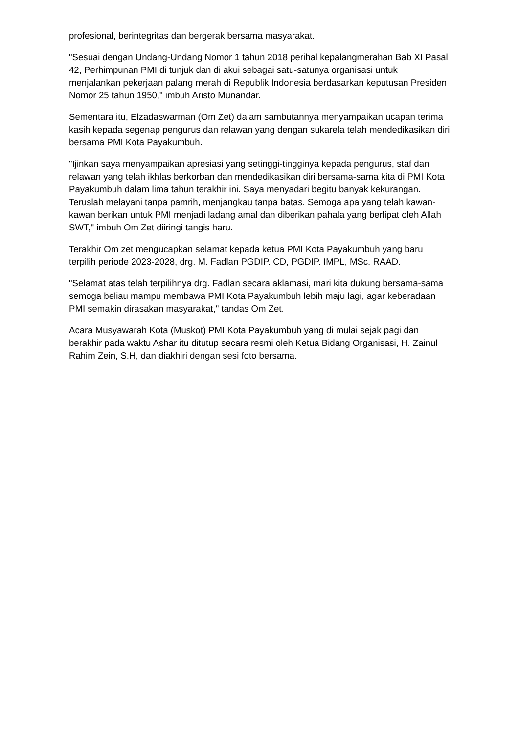profesional, berintegritas dan bergerak bersama masyarakat.
"Sesuai dengan Undang-Undang Nomor 1 tahun 2018 perihal kepalangmerahan Bab XI Pasal 42, Perhimpunan PMI di tunjuk dan di akui sebagai satu-satunya organisasi untuk menjalankan pekerjaan palang merah di Republik Indonesia berdasarkan keputusan Presiden Nomor 25 tahun 1950," imbuh Aristo Munandar.
Sementara itu, Elzadaswarman (Om Zet) dalam sambutannya menyampaikan ucapan terima kasih kepada segenap pengurus dan relawan yang dengan sukarela telah mendedikasikan diri bersama PMI Kota Payakumbuh.
"Ijinkan saya menyampaikan apresiasi yang setinggi-tingginya kepada pengurus, staf dan relawan yang telah ikhlas berkorban dan mendedikasikan diri bersama-sama kita di PMI Kota Payakumbuh dalam lima tahun terakhir ini. Saya menyadari begitu banyak kekurangan. Teruslah melayani tanpa pamrih, menjangkau tanpa batas. Semoga apa yang telah kawan-kawan berikan untuk PMI menjadi ladang amal dan diberikan pahala yang berlipat oleh Allah SWT," imbuh Om Zet diiringi tangis haru.
Terakhir Om zet mengucapkan selamat kepada ketua PMI Kota Payakumbuh yang baru terpilih periode 2023-2028, drg. M. Fadlan PGDIP. CD, PGDIP. IMPL, MSc. RAAD.
"Selamat atas telah terpilihnya drg. Fadlan secara aklamasi, mari kita dukung bersama-sama semoga beliau mampu membawa PMI Kota Payakumbuh lebih maju lagi, agar keberadaan PMI semakin dirasakan masyarakat," tandas Om Zet.
Acara Musyawarah Kota (Muskot) PMI Kota Payakumbuh yang di mulai sejak pagi dan berakhir pada waktu Ashar itu ditutup secara resmi oleh Ketua Bidang Organisasi, H. Zainul Rahim Zein, S.H, dan diakhiri dengan sesi foto bersama.